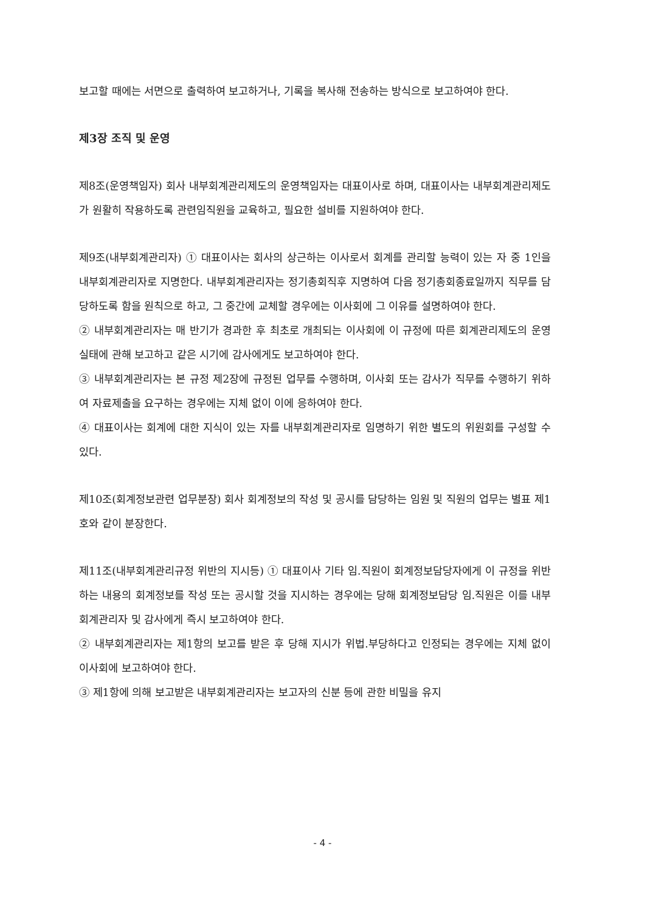보고할 때에는 서면으로 출력하여 보고하거나, 기록을 복사해 전송하는 방식으로 보고하여야 한다.
제3장 조직 및 운영
제8조(운영책임자) 회사 내부회계관리제도의 운영책임자는 대표이사로 하며, 대표이사는 내부회계관리제도가 원활히 작용하도록 관련임직원을 교육하고, 필요한 설비를 지원하여야 한다.
제9조(내부회계관리자) ① 대표이사는 회사의 상근하는 이사로서 회계를 관리할 능력이 있는 자 중 1인을 내부회계관리자로 지명한다. 내부회계관리자는 정기총회직후 지명하여 다음 정기총회종료일까지 직무를 담당하도록 함을 원칙으로 하고, 그 중간에 교체할 경우에는 이사회에 그 이유를 설명하여야 한다.
② 내부회계관리자는 매 반기가 경과한 후 최초로 개최되는 이사회에 이 규정에 따른 회계관리제도의 운영실태에 관해 보고하고 같은 시기에 감사에게도 보고하여야 한다.
③ 내부회계관리자는 본 규정 제2장에 규정된 업무를 수행하며, 이사회 또는 감사가 직무를 수행하기 위하여 자료제출을 요구하는 경우에는 지체 없이 이에 응하여야 한다.
④ 대표이사는 회계에 대한 지식이 있는 자를 내부회계관리자로 임명하기 위한 별도의 위원회를 구성할 수 있다.
제10조(회계정보관련 업무분장) 회사 회계정보의 작성 및 공시를 담당하는 임원 및 직원의 업무는 별표 제1호와 같이 분장한다.
제11조(내부회계관리규정 위반의 지시등) ① 대표이사 기타 임.직원이 회계정보담당자에게 이 규정을 위반하는 내용의 회계정보를 작성 또는 공시할 것을 지시하는 경우에는 당해 회계정보담당 임.직원은 이를 내부회계관리자 및 감사에게 즉시 보고하여야 한다.
② 내부회계관리자는 제1항의 보고를 받은 후 당해 지시가 위법.부당하다고 인정되는 경우에는 지체 없이 이사회에 보고하여야 한다.
③ 제1항에 의해 보고받은 내부회계관리자는 보고자의 신분 등에 관한 비밀을 유지
- 4 -